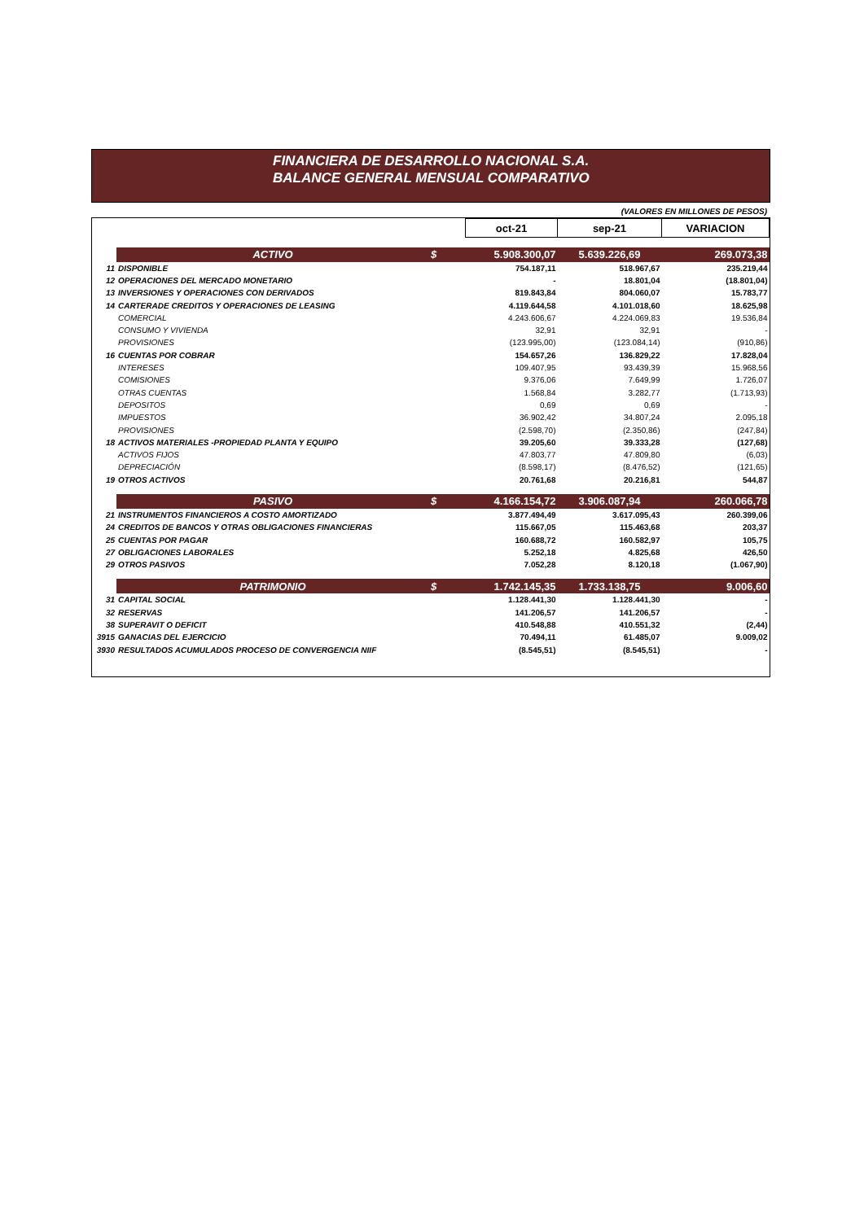FINANCIERA DE DESARROLLO NACIONAL S.A.
BALANCE GENERAL MENSUAL COMPARATIVO
(VALORES EN MILLONES DE PESOS)
| | | | oct-21 | sep-21 | VARIACION |
| | ACTIVO | $ | 5.908.300,07 | 5.639.226,69 | 269.073,38 |
| 11 | DISPONIBLE | | 754.187,11 | 518.967,67 | 235.219,44 |
| 12 | OPERACIONES DEL MERCADO MONETARIO | | - | 18.801,04 | (18.801,04) |
| 13 | INVERSIONES Y OPERACIONES CON DERIVADOS | | 819.843,84 | 804.060,07 | 15.783,77 |
| 14 | CARTERADE CREDITOS Y OPERACIONES DE LEASING | | 4.119.644,58 | 4.101.018,60 | 18.625,98 |
| | COMERCIAL | | 4.243.606,67 | 4.224.069,83 | 19.536,84 |
| | CONSUMO Y VIVIENDA | | 32,91 | 32,91 | - |
| | PROVISIONES | | (123.995,00) | (123.084,14) | (910,86) |
| 16 | CUENTAS POR COBRAR | | 154.657,26 | 136.829,22 | 17.828,04 |
| | INTERESES | | 109.407,95 | 93.439,39 | 15.968,56 |
| | COMISIONES | | 9.376,06 | 7.649,99 | 1.726,07 |
| | OTRAS CUENTAS | | 1.568,84 | 3.282,77 | (1.713,93) |
| | DEPOSITOS | | 0,69 | 0,69 | - |
| | IMPUESTOS | | 36.902,42 | 34.807,24 | 2.095,18 |
| | PROVISIONES | | (2.598,70) | (2.350,86) | (247,84) |
| 18 | ACTIVOS MATERIALES -PROPIEDAD PLANTA Y EQUIPO | | 39.205,60 | 39.333,28 | (127,68) |
| | ACTIVOS FIJOS | | 47.803,77 | 47.809,80 | (6,03) |
| | DEPRECIACIÓN | | (8.598,17) | (8.476,52) | (121,65) |
| 19 | OTROS ACTIVOS | | 20.761,68 | 20.216,81 | 544,87 |
| | PASIVO | $ | 4.166.154,72 | 3.906.087,94 | 260.066,78 |
| 21 | INSTRUMENTOS FINANCIEROS A COSTO AMORTIZADO | | 3.877.494,49 | 3.617.095,43 | 260.399,06 |
| 24 | CREDITOS DE BANCOS Y OTRAS OBLIGACIONES FINANCIERAS | | 115.667,05 | 115.463,68 | 203,37 |
| 25 | CUENTAS POR PAGAR | | 160.688,72 | 160.582,97 | 105,75 |
| 27 | OBLIGACIONES LABORALES | | 5.252,18 | 4.825,68 | 426,50 |
| 29 | OTROS PASIVOS | | 7.052,28 | 8.120,18 | (1.067,90) |
| | PATRIMONIO | $ | 1.742.145,35 | 1.733.138,75 | 9.006,60 |
| 31 | CAPITAL SOCIAL | | 1.128.441,30 | 1.128.441,30 | - |
| 32 | RESERVAS | | 141.206,57 | 141.206,57 | - |
| 38 | SUPERAVIT O DEFICIT | | 410.548,88 | 410.551,32 | (2,44) |
| 3915 | GANACIAS DEL EJERCICIO | | 70.494,11 | 61.485,07 | 9.009,02 |
| 3930 | RESULTADOS ACUMULADOS PROCESO DE CONVERGENCIA NIIF | | (8.545,51) | (8.545,51) | - |